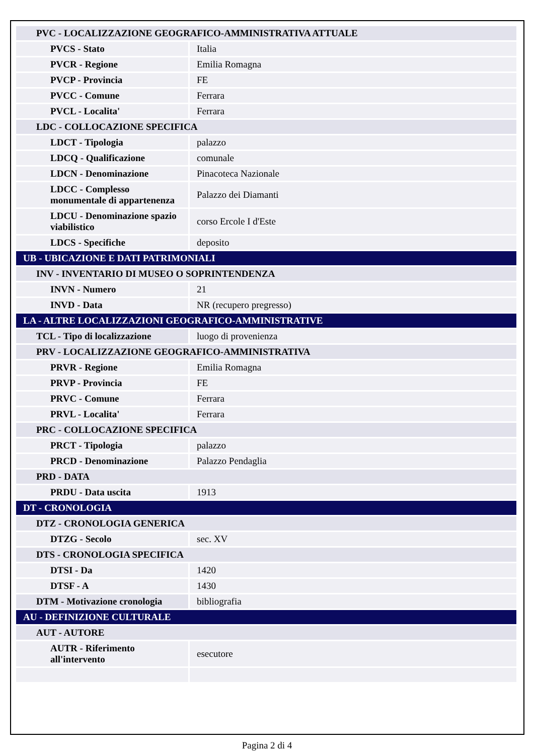| PVC - LOCALIZZAZIONE GEOGRAFICO-AMMINISTRATIVA ATTUALE | |
| PVCS - Stato | Italia |
| PVCR - Regione | Emilia Romagna |
| PVCP - Provincia | FE |
| PVCC - Comune | Ferrara |
| PVCL - Localita' | Ferrara |
| LDC - COLLOCAZIONE SPECIFICA | |
| LDCT - Tipologia | palazzo |
| LDCQ - Qualificazione | comunale |
| LDCN - Denominazione | Pinacoteca Nazionale |
| LDCC - Complesso monumentale di appartenenza | Palazzo dei Diamanti |
| LDCU - Denominazione spazio viabilistico | corso Ercole I d'Este |
| LDCS - Specifiche | deposito |
| UB - UBICAZIONE E DATI PATRIMONIALI | |
| INV - INVENTARIO DI MUSEO O SOPRINTENDENZA | |
| INVN - Numero | 21 |
| INVD - Data | NR (recupero pregresso) |
| LA - ALTRE LOCALIZZAZIONI GEOGRAFICO-AMMINISTRATIVE | |
| TCL - Tipo di localizzazione | luogo di provenienza |
| PRV - LOCALIZZAZIONE GEOGRAFICO-AMMINISTRATIVA | |
| PRVR - Regione | Emilia Romagna |
| PRVP - Provincia | FE |
| PRVC - Comune | Ferrara |
| PRVL - Localita' | Ferrara |
| PRC - COLLOCAZIONE SPECIFICA | |
| PRCT - Tipologia | palazzo |
| PRCD - Denominazione | Palazzo Pendaglia |
| PRD - DATA | |
| PRDU - Data uscita | 1913 |
| DT - CRONOLOGIA | |
| DTZ - CRONOLOGIA GENERICA | |
| DTZG - Secolo | sec. XV |
| DTS - CRONOLOGIA SPECIFICA | |
| DTSI - Da | 1420 |
| DTSF - A | 1430 |
| DTM - Motivazione cronologia | bibliografia |
| AU - DEFINIZIONE CULTURALE | |
| AUT - AUTORE | |
| AUTR - Riferimento all'intervento | esecutore |
Pagina 2 di 4